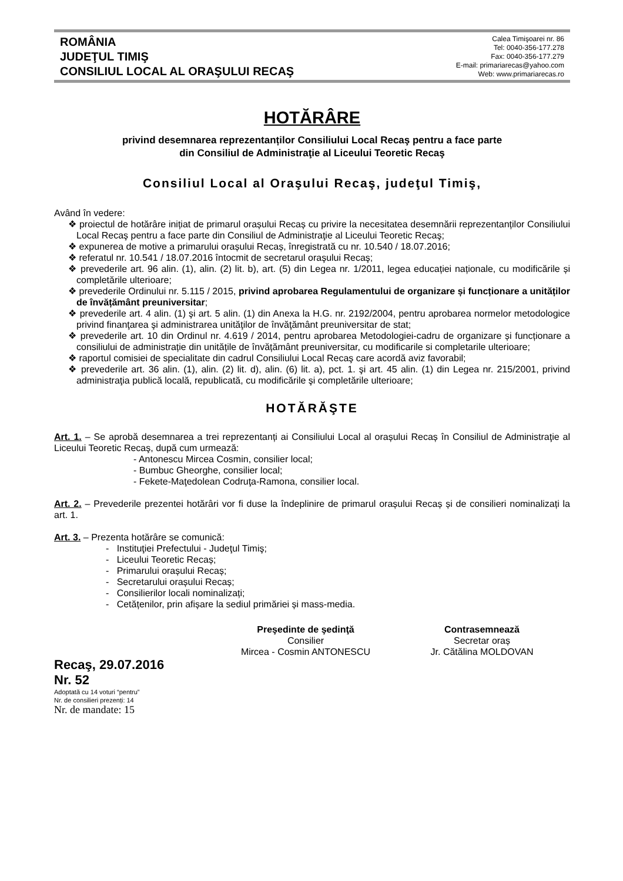ROMÂNIA
JUDEŢUL TIMIŞ
CONSILIUL LOCAL AL ORAŞULUI RECAŞ
Calea Timişoarei nr. 86
Tel: 0040-356-177.278
Fax: 0040-356-177.279
E-mail: primariarecas@yahoo.com
Web: www.primariarecas.ro
HOTĂRÂRE
privind desemnarea reprezentanților Consiliului Local Recaş pentru a face parte
din Consiliul de Administraţie al Liceului Teoretic Recaş
Consiliul Local al Oraşului Recaş, judeţul Timiş,
Având în vedere:
❖ proiectul de hotărâre inițiat de primarul orașului Recaș cu privire la necesitatea desemnării reprezentanților Consiliului Local Recaş pentru a face parte din Consiliul de Administraţie al Liceului Teoretic Recaş;
❖ expunerea de motive a primarului orașului Recaș, înregistrată cu nr. 10.540 / 18.07.2016;
❖ referatul nr. 10.541 / 18.07.2016 întocmit de secretarul oraşului Recaş;
❖ prevederile art. 96 alin. (1), alin. (2) lit. b), art. (5) din Legea nr. 1/2011, legea educației naționale, cu modificările și completările ulterioare;
❖ prevederile Ordinului nr. 5.115 / 2015, privind aprobarea Regulamentului de organizare și funcționare a unităților de învățământ preuniversitar;
❖ prevederile art. 4 alin. (1) şi art. 5 alin. (1) din Anexa la H.G. nr. 2192/2004, pentru aprobarea normelor metodologice privind finanţarea şi administrarea unităţilor de învăţământ preuniversitar de stat;
❖ prevederile art. 10 din Ordinul nr. 4.619 / 2014, pentru aprobarea Metodologiei-cadru de organizare și funcționare a consiliului de administrație din unitățile de învățământ preuniversitar, cu modificarile si completarile ulterioare;
❖ raportul comisiei de specialitate din cadrul Consiliului Local Recaş care acordă aviz favorabil;
❖ prevederile art. 36 alin. (1), alin. (2) lit. d), alin. (6) lit. a), pct. 1. şi art. 45 alin. (1) din Legea nr. 215/2001, privind administraţia publică locală, republicată, cu modificările şi completările ulterioare;
HOTĂRĂŞTE
Art. 1. – Se aprobă desemnarea a trei reprezentanți ai Consiliului Local al orașului Recaș în Consiliul de Administraţie al Liceului Teoretic Recaş, după cum urmează:
- Antonescu Mircea Cosmin, consilier local;
- Bumbuc Gheorghe, consilier local;
- Fekete-Maţedolean Codruţa-Ramona, consilier local.
Art. 2. – Prevederile prezentei hotărâri vor fi duse la îndeplinire de primarul orașului Recaș și de consilieri nominalizați la art. 1.
Art. 3. – Prezenta hotărâre se comunică:
- Instituţiei Prefectului - Judeţul Timiş;
- Liceului Teoretic Recaș;
- Primarului orașului Recaș;
- Secretarului orașului Recaș;
- Consilierilor locali nominalizați;
- Cetățenilor, prin afișare la sediul primăriei și mass-media.
Preşedinte de şedinţă
Consilier
Mircea - Cosmin ANTONESCU
Contrasemnează
Secretar oraș
Jr. Cătălina MOLDOVAN
Recaş, 29.07.2016
Nr. 52
Adoptată cu 14 voturi “pentru”
Nr. de consilieri prezenți: 14
Nr. de mandate: 15